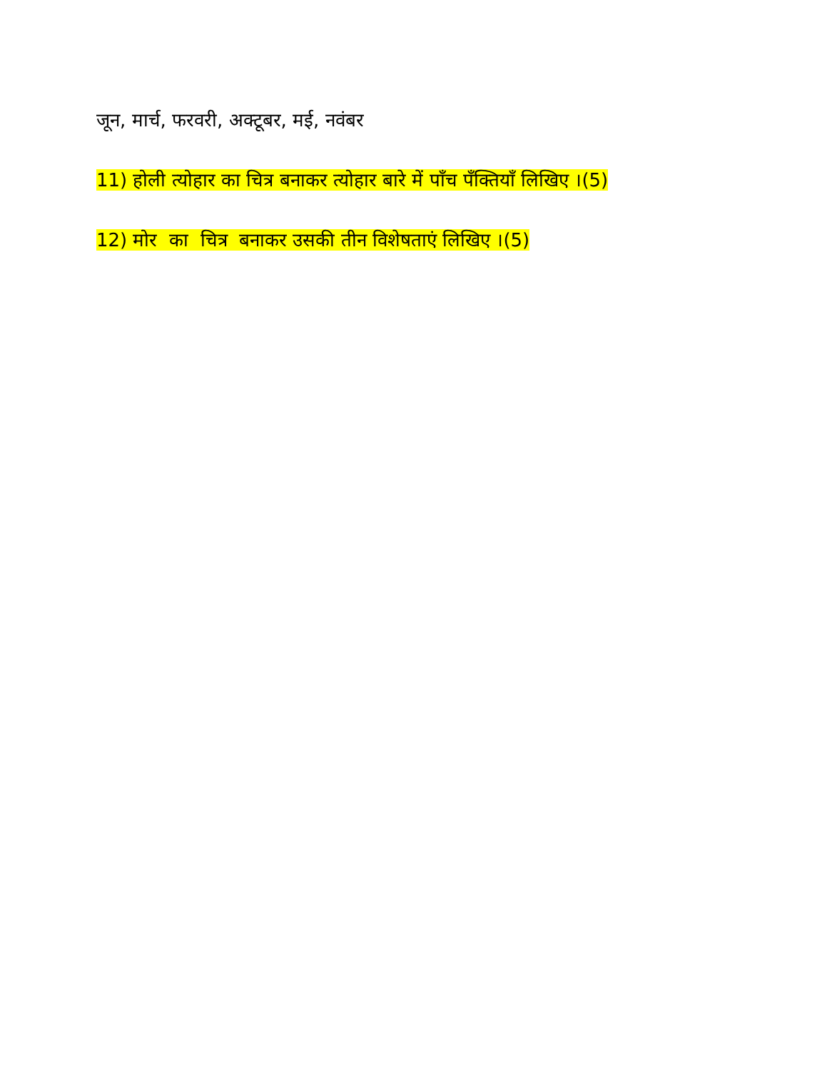जून, मार्च, फरवरी, अक्टूबर, मई, नवंबर
11) होली त्योहार का चित्र बनाकर त्योहार बारे में पाँच पँक्तियाँ लिखिए ।(5)
12) मोर का चित्र बनाकर उसकी तीन विशेषताएं लिखिए ।(5)